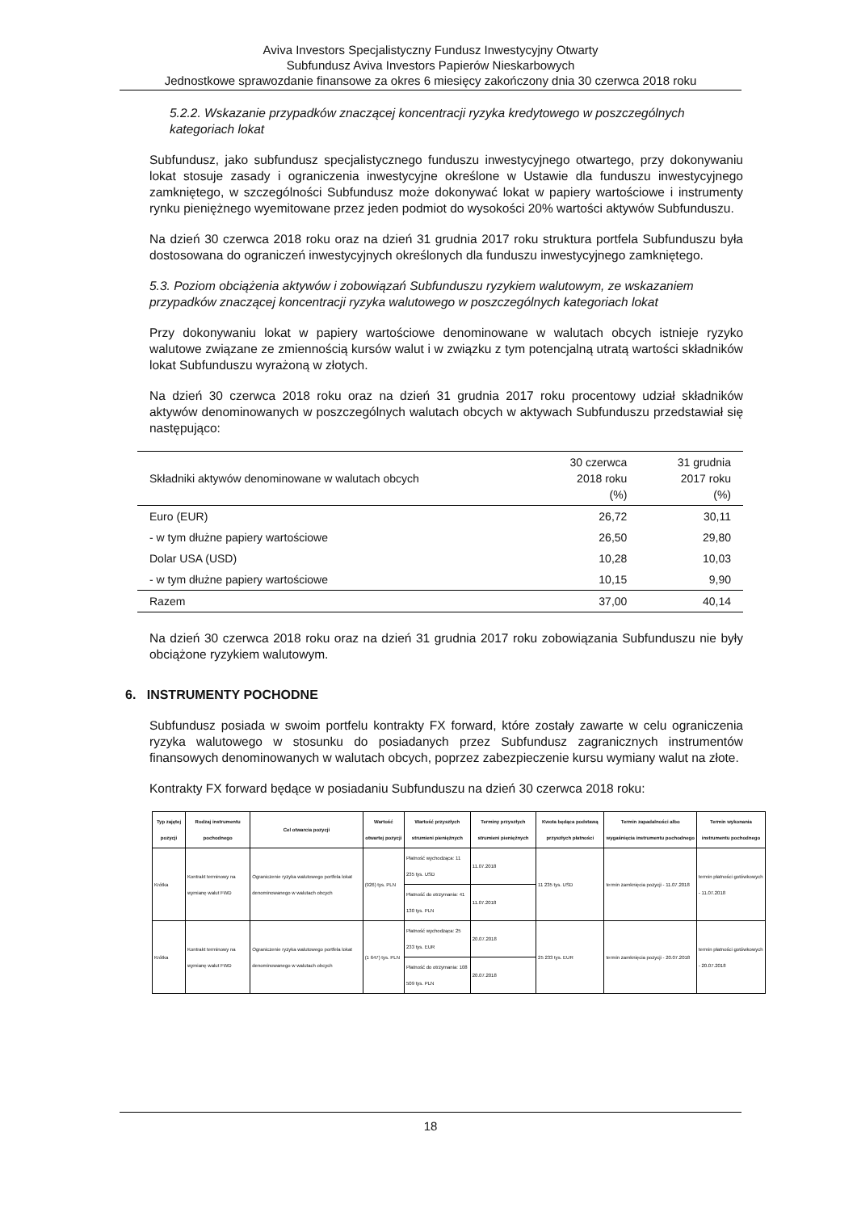Aviva Investors Specjalistyczny Fundusz Inwestycyjny Otwarty
Subfundusz Aviva Investors Papierów Nieskarbowych
Jednostkowe sprawozdanie finansowe za okres 6 miesięcy zakończony dnia 30 czerwca 2018 roku
5.2.2. Wskazanie przypadków znaczącej koncentracji ryzyka kredytowego w poszczególnych kategoriach lokat
Subfundusz, jako subfundusz specjalistycznego funduszu inwestycyjnego otwartego, przy dokonywaniu lokat stosuje zasady i ograniczenia inwestycyjne określone w Ustawie dla funduszu inwestycyjnego zamkniętego, w szczególności Subfundusz może dokonywać lokat w papiery wartościowe i instrumenty rynku pieniężnego wyemitowane przez jeden podmiot do wysokości 20% wartości aktywów Subfunduszu.
Na dzień 30 czerwca 2018 roku oraz na dzień 31 grudnia 2017 roku struktura portfela Subfunduszu była dostosowana do ograniczeń inwestycyjnych określonych dla funduszu inwestycyjnego zamkniętego.
5.3. Poziom obciążenia aktywów i zobowiązań Subfunduszu ryzykiem walutowym, ze wskazaniem przypadków znaczącej koncentracji ryzyka walutowego w poszczególnych kategoriach lokat
Przy dokonywaniu lokat w papiery wartościowe denominowane w walutach obcych istnieje ryzyko walutowe związane ze zmiennością kursów walut i w związku z tym potencjalną utratą wartości składników lokat Subfunduszu wyrażoną w złotych.
Na dzień 30 czerwca 2018 roku oraz na dzień 31 grudnia 2017 roku procentowy udział składników aktywów denominowanych w poszczególnych walutach obcych w aktywach Subfunduszu przedstawiał się następująco:
| Składniki aktywów denominowane w walutach obcych | 30 czerwca 2018 roku (%) | 31 grudnia 2017 roku (%) |
| --- | --- | --- |
| Euro (EUR) | 26,72 | 30,11 |
| - w tym dłużne papiery wartościowe | 26,50 | 29,80 |
| Dolar USA (USD) | 10,28 | 10,03 |
| - w tym dłużne papiery wartościowe | 10,15 | 9,90 |
| Razem | 37,00 | 40,14 |
Na dzień 30 czerwca 2018 roku oraz na dzień 31 grudnia 2017 roku zobowiązania Subfunduszu nie były obciążone ryzykiem walutowym.
6. INSTRUMENTY POCHODNE
Subfundusz posiada w swoim portfelu kontrakty FX forward, które zostały zawarte w celu ograniczenia ryzyka walutowego w stosunku do posiadanych przez Subfundusz zagranicznych instrumentów finansowych denominowanych w walutach obcych, poprzez zabezpieczenie kursu wymiany walut na złote.
Kontrakty FX forward będące w posiadaniu Subfunduszu na dzień 30 czerwca 2018 roku:
| Typ zajętej pozycji | Rodzaj instrumentu pochodnego | Cel otwarcia pozycji | Wartość otwartej pozycji | Wartość przyszłych strumieni pieniężnych | Terminy przyszłych strumieni pieniężnych | Kwota będąca podstawą przyszłych płatności | Termin zapadalności albo wygaśnięcia instrumentu pochodnego | Termin wykonania instrumentu pochodnego |
| --- | --- | --- | --- | --- | --- | --- | --- | --- |
| Krótka | Kontrakt terminowy na wymianę walut FWD | Ograniczenie ryzyka walutowego portfela lokat denominowanego w walutach obcych | (926) tys. PLN | Płatność wychodząca: 11 235 tys. USD | 11.07.2018 | 11 235 tys. USD | termin zamknięcia pozycji - 11.07.2018 | termin płatności gotówkowych - 11.07.2018 |
| | | | | Płatność do otrzymania: 41 130 tys. PLN | 11.07.2018 | | | |
| Krótka | Kontrakt terminowy na wymianę walut FWD | Ograniczenie ryzyka walutowego portfela lokat denominowanego w walutach obcych | (1 647) tys. PLN | Płatność wychodząca: 25 233 tys. EUR | 20.07.2018 | 25 233 tys. EUR | termin zamknięcia pozycji - 20.07.2018 | termin płatności gotówkowych - 20.07.2018 |
| | | | | Płatność do otrzymania: 108 509 tys. PLN | 20.07.2018 | | | |
18